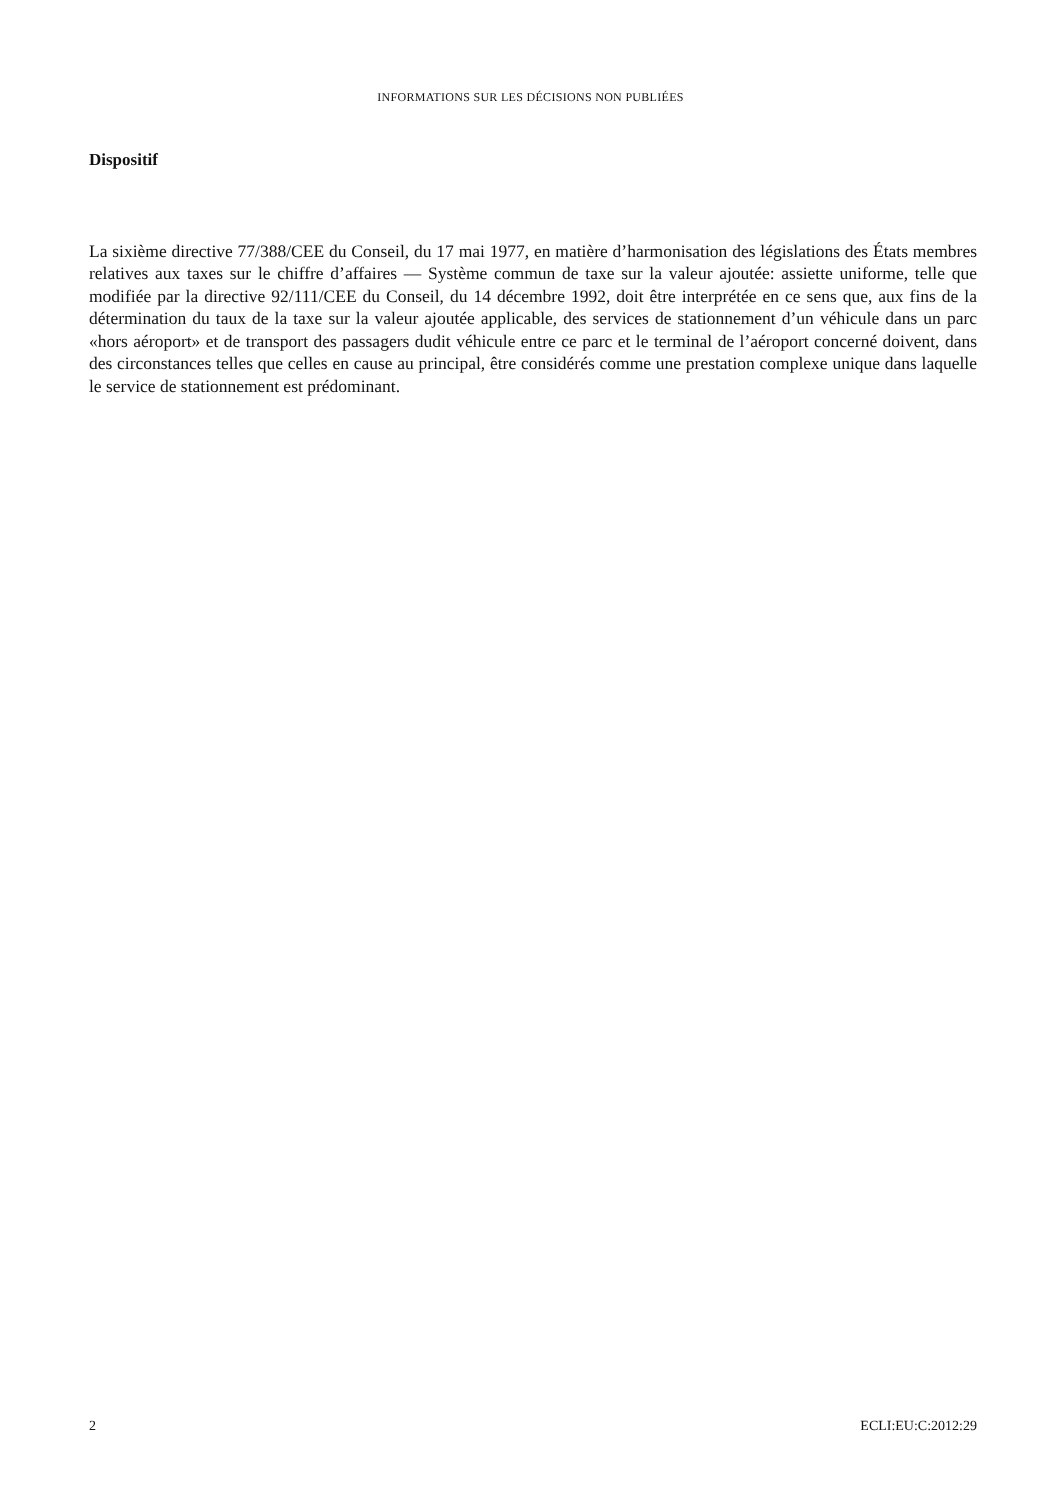INFORMATIONS SUR LES DÉCISIONS NON PUBLIÉES
Dispositif
La sixième directive 77/388/CEE du Conseil, du 17 mai 1977, en matière d’harmonisation des législations des États membres relatives aux taxes sur le chiffre d’affaires — Système commun de taxe sur la valeur ajoutée: assiette uniforme, telle que modifiée par la directive 92/111/CEE du Conseil, du 14 décembre 1992, doit être interprétée en ce sens que, aux fins de la détermination du taux de la taxe sur la valeur ajoutée applicable, des services de stationnement d’un véhicule dans un parc «hors aéroport» et de transport des passagers dudit véhicule entre ce parc et le terminal de l’aéroport concerné doivent, dans des circonstances telles que celles en cause au principal, être considérés comme une prestation complexe unique dans laquelle le service de stationnement est prédominant.
2 ECLI:EU:C:2012:29